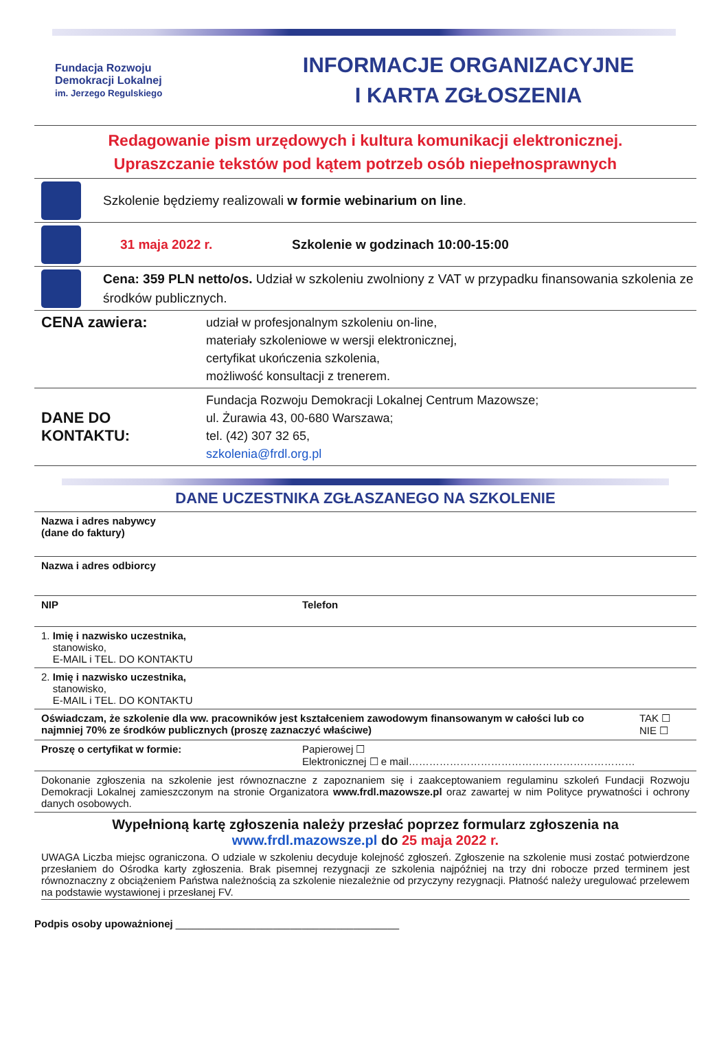Fundacja Rozwoju
Demokracji Lokalnej
im. Jerzego Regulskiego
INFORMACJE ORGANIZACYJNE
I KARTA ZGŁOSZENIA
Redagowanie pism urzędowych i kultura komunikacji elektronicznej.
Upraszczanie tekstów pod kątem potrzeb osób niepełnosprawnych
Szkolenie będziemy realizowali w formie webinarium on line.
31 maja 2022 r.
Szkolenie w godzinach 10:00-15:00
Cena: 359 PLN netto/os. Udział w szkoleniu zwolniony z VAT w przypadku finansowania szkolenia ze środków publicznych.
| CENA zawiera: | udział w profesjonalnym szkoleniu on-line, materiały szkoleniowe w wersji elektronicznej, certyfikat ukończenia szkolenia, możliwość konsultacji z trenerem. |
| DANE DO KONTAKTU: | Fundacja Rozwoju Demokracji Lokalnej Centrum Mazowsze; ul. Żurawia 43, 00-680 Warszawa; tel. (42) 307 32 65, szkolenia@frdl.org.pl |
DANE UCZESTNIKA ZGŁASZANEGO NA SZKOLENIE
| Nazwa i adres nabywcy (dane do faktury) | | |
| Nazwa i adres odbiorcy | | |
| NIP | Telefon | |
| 1. Imię i nazwisko uczestnika, stanowisko, E-MAIL i TEL. DO KONTAKTU | | |
| 2. Imię i nazwisko uczestnika, stanowisko, E-MAIL i TEL. DO KONTAKTU | | |
| Oświadczam, że szkolenie dla ww. pracowników jest kształceniem zawodowym finansowanym w całości lub co najmniej 70% ze środków publicznych (proszę zaznaczyć właściwe) | | TAK ☐ NIE ☐ |
| Proszę o certyfikat w formie: | Papierowej ☐ Elektronicznej ☐ e mail………………………………………………………… | |
| Dokonanie zgłoszenia na szkolenie jest równoznaczne z zapoznaniem się i zaakceptowaniem regulaminu szkoleń Fundacji Rozwoju Demokracji Lokalnej zamieszczonym na stronie Organizatora www.frdl.mazowsze.pl oraz zawartej w nim Polityce prywatności i ochrony danych osobowych. | | |
Wypełnioną kartę zgłoszenia należy przesłać poprzez formularz zgłoszenia na
www.frdl.mazowsze.pl do 25 maja 2022 r.
UWAGA Liczba miejsc ograniczona. O udziale w szkoleniu decyduje kolejność zgłoszeń. Zgłoszenie na szkolenie musi zostać potwierdzone przesłaniem do Ośrodka karty zgłoszenia. Brak pisemnej rezygnacji ze szkolenia najpóźniej na trzy dni robocze przed terminem jest równoznaczny z obciążeniem Państwa należnością za szkolenie niezależnie od przyczyny rezygnacji. Płatność należy uregulować przelewem na podstawie wystawionej i przesłanej FV.
Podpis osoby upoważnionej _______________________________________